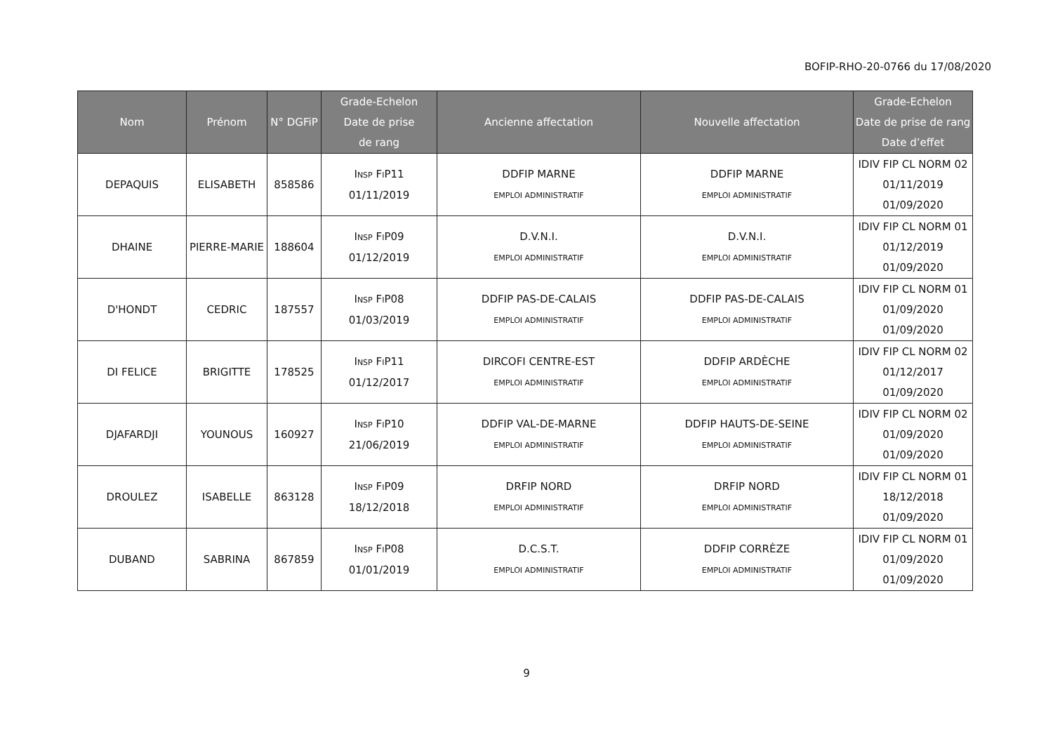BOFIP-RHO-20-0766 du 17/08/2020
| Nom | Prénom | N° DGFiP | Grade-Echelon Date de prise de rang | Ancienne affectation | Nouvelle affectation | Grade-Echelon Date de prise de rang Date d’effet |
| --- | --- | --- | --- | --- | --- | --- |
| DEPAQUIS | ELISABETH | 858586 | I NSP F I P11 01/11/2019 | DDFIP MARNE EMPLOI ADMINISTRATIF | DDFIP MARNE EMPLOI ADMINISTRATIF | IDIV FIP CL NORM 02 01/11/2019 01/09/2020 |
| DHAINE | PIERRE-MARIE | 188604 | I NSP F I P09 01/12/2019 | D.V.N.I. EMPLOI ADMINISTRATIF | D.V.N.I. EMPLOI ADMINISTRATIF | IDIV FIP CL NORM 01 01/12/2019 01/09/2020 |
| D'HONDT | CEDRIC | 187557 | I NSP F I P08 01/03/2019 | DDFIP PAS-DE-CALAIS EMPLOI ADMINISTRATIF | DDFIP PAS-DE-CALAIS EMPLOI ADMINISTRATIF | IDIV FIP CL NORM 01 01/09/2020 01/09/2020 |
| DI FELICE | BRIGITTE | 178525 | I NSP F I P11 01/12/2017 | DIRCOFI CENTRE-EST EMPLOI ADMINISTRATIF | DDFIP ARDÈCHE EMPLOI ADMINISTRATIF | IDIV FIP CL NORM 02 01/12/2017 01/09/2020 |
| DJAFARDJI | YOUNOUS | 160927 | I NSP F I P10 21/06/2019 | DDFIP VAL-DE-MARNE EMPLOI ADMINISTRATIF | DDFIP HAUTS-DE-SEINE EMPLOI ADMINISTRATIF | IDIV FIP CL NORM 02 01/09/2020 01/09/2020 |
| DROULEZ | ISABELLE | 863128 | I NSP F I P09 18/12/2018 | DRFIP NORD EMPLOI ADMINISTRATIF | DRFIP NORD EMPLOI ADMINISTRATIF | IDIV FIP CL NORM 01 18/12/2018 01/09/2020 |
| DUBAND | SABRINA | 867859 | I NSP F I P08 01/01/2019 | D.C.S.T. EMPLOI ADMINISTRATIF | DDFIP CORRÈZE EMPLOI ADMINISTRATIF | IDIV FIP CL NORM 01 01/09/2020 01/09/2020 |
9